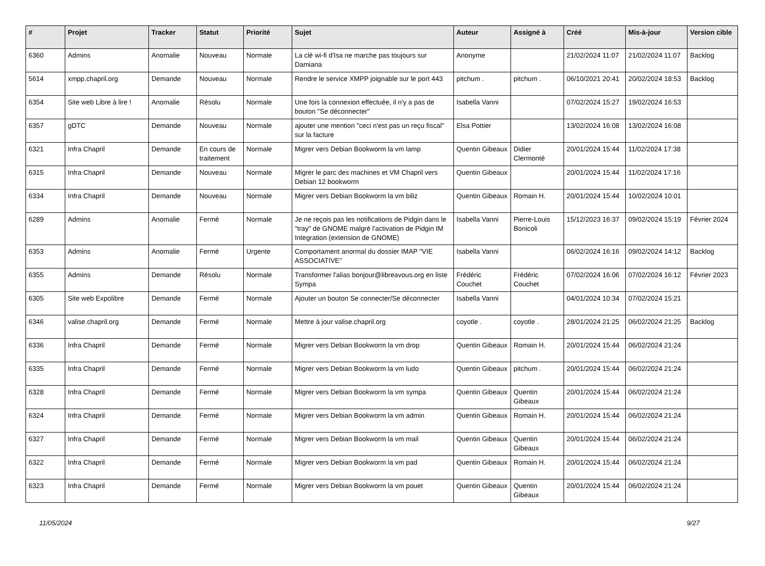| # | Projet | Tracker | Statut | Priorité | Sujet | Auteur | Assigné à | Créé | Mis-à-jour | Version cible |
| --- | --- | --- | --- | --- | --- | --- | --- | --- | --- | --- |
| 6360 | Admins | Anomalie | Nouveau | Normale | La clé wi-fi d'Isa ne marche pas toujours sur Damiana | Anonyme | | 21/02/2024 11:07 | 21/02/2024 11:07 | Backlog |
| 5614 | xmpp.chapril.org | Demande | Nouveau | Normale | Rendre le service XMPP joignable sur le port 443 | pitchum . | pitchum . | 06/10/2021 20:41 | 20/02/2024 18:53 | Backlog |
| 6354 | Site web Libre à lire ! | Anomalie | Résolu | Normale | Une fois la connexion effectuée, il n'y a pas de bouton "Se déconnecter" | Isabella Vanni | | 07/02/2024 15:27 | 19/02/2024 16:53 | |
| 6357 | gDTC | Demande | Nouveau | Normale | ajouter une mention "ceci n'est pas un reçu fiscal" sur la facture | Elsa Pottier | | 13/02/2024 16:08 | 13/02/2024 16:08 | |
| 6321 | Infra Chapril | Demande | En cours de traitement | Normale | Migrer vers Debian Bookworm la vm lamp | Quentin Gibeaux | Didier Clermonté | 20/01/2024 15:44 | 11/02/2024 17:38 | |
| 6315 | Infra Chapril | Demande | Nouveau | Normale | Migrer le parc des machines et VM Chapril vers Debian 12 bookworm | Quentin Gibeaux | | 20/01/2024 15:44 | 11/02/2024 17:16 | |
| 6334 | Infra Chapril | Demande | Nouveau | Normale | Migrer vers Debian Bookworm la vm biliz | Quentin Gibeaux | Romain H. | 20/01/2024 15:44 | 10/02/2024 10:01 | |
| 6289 | Admins | Anomalie | Fermé | Normale | Je ne reçois pas les notifications de Pidgin dans le "tray" de GNOME malgré l'activation de Pidgin IM Integration (extension de GNOME) | Isabella Vanni | Pierre-Louis Bonicoli | 15/12/2023 16:37 | 09/02/2024 15:19 | Février 2024 |
| 6353 | Admins | Anomalie | Fermé | Urgente | Comportament anormal du dossier IMAP "VIE ASSOCIATIVE" | Isabella Vanni | | 06/02/2024 16:16 | 09/02/2024 14:12 | Backlog |
| 6355 | Admins | Demande | Résolu | Normale | Transformer l'alias bonjour@libreavous.org en liste Sympa | Frédéric Couchet | Frédéric Couchet | 07/02/2024 16:06 | 07/02/2024 16:12 | Février 2023 |
| 6305 | Site web Expolibre | Demande | Fermé | Normale | Ajouter un bouton Se connecter/Se déconnecter | Isabella Vanni | | 04/01/2024 10:34 | 07/02/2024 15:21 | |
| 6346 | valise.chapril.org | Demande | Fermé | Normale | Mettre à jour valise.chapril.org | coyotle . | coyotle . | 28/01/2024 21:25 | 06/02/2024 21:25 | Backlog |
| 6336 | Infra Chapril | Demande | Fermé | Normale | Migrer vers Debian Bookworm la vm drop | Quentin Gibeaux | Romain H. | 20/01/2024 15:44 | 06/02/2024 21:24 | |
| 6335 | Infra Chapril | Demande | Fermé | Normale | Migrer vers Debian Bookworm la vm ludo | Quentin Gibeaux | pitchum . | 20/01/2024 15:44 | 06/02/2024 21:24 | |
| 6328 | Infra Chapril | Demande | Fermé | Normale | Migrer vers Debian Bookworm la vm sympa | Quentin Gibeaux | Quentin Gibeaux | 20/01/2024 15:44 | 06/02/2024 21:24 | |
| 6324 | Infra Chapril | Demande | Fermé | Normale | Migrer vers Debian Bookworm la vm admin | Quentin Gibeaux | Romain H. | 20/01/2024 15:44 | 06/02/2024 21:24 | |
| 6327 | Infra Chapril | Demande | Fermé | Normale | Migrer vers Debian Bookworm la vm mail | Quentin Gibeaux | Quentin Gibeaux | 20/01/2024 15:44 | 06/02/2024 21:24 | |
| 6322 | Infra Chapril | Demande | Fermé | Normale | Migrer vers Debian Bookworm la vm pad | Quentin Gibeaux | Romain H. | 20/01/2024 15:44 | 06/02/2024 21:24 | |
| 6323 | Infra Chapril | Demande | Fermé | Normale | Migrer vers Debian Bookworm la vm pouet | Quentin Gibeaux | Quentin Gibeaux | 20/01/2024 15:44 | 06/02/2024 21:24 | |
11/05/2024 9/27